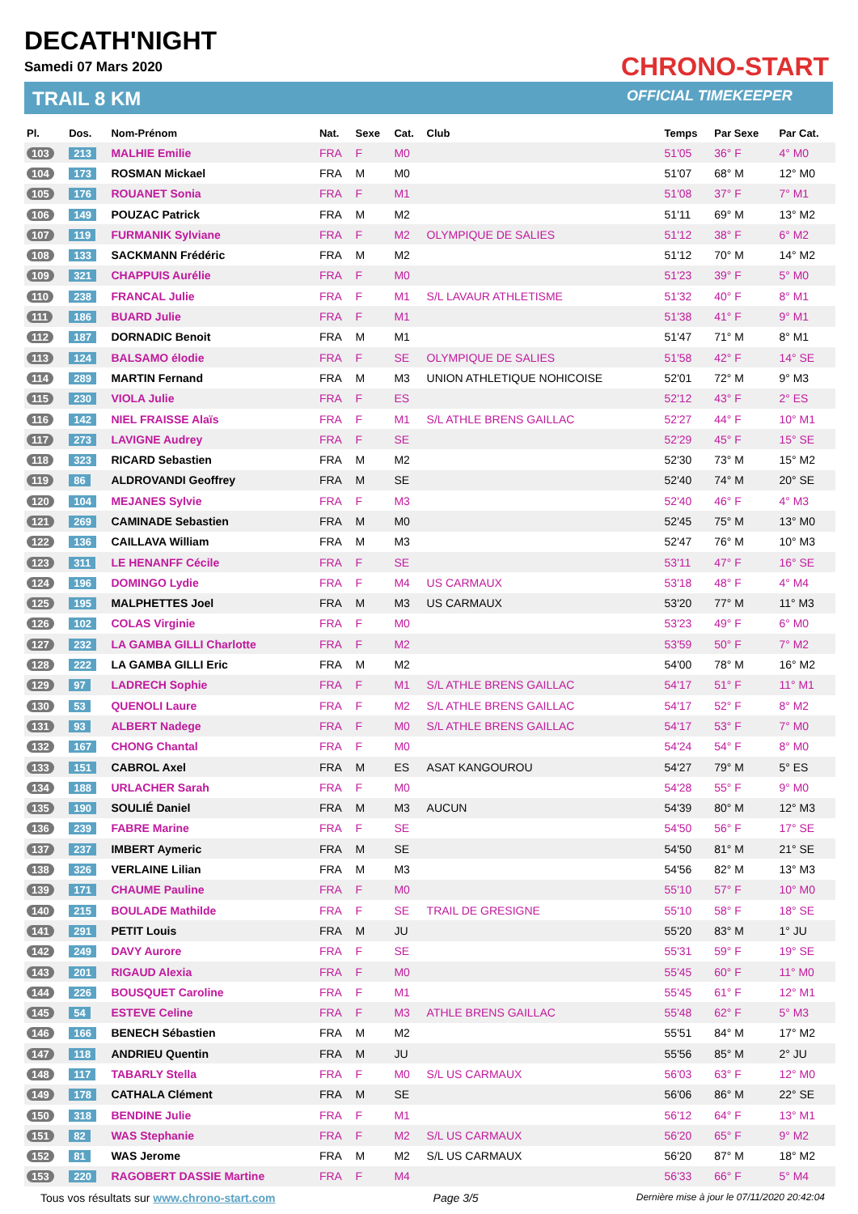DECATH'NIGHT
Samedi 07 Mars 2020
TRAIL 8 KM
CHRONO-START
OFFICIAL TIMEKEEPER
| Pl. | Dos. | Nom-Prénom | Nat. | Sexe | Cat. | Club | Temps | Par Sexe | Par Cat. |
| --- | --- | --- | --- | --- | --- | --- | --- | --- | --- |
| 103 | 213 | MALHIE Emilie | FRA | F | M0 | | 51'05 | 36° F | 4° M0 |
| 104 | 173 | ROSMAN Mickael | FRA | M | M0 | | 51'07 | 68° M | 12° M0 |
| 105 | 176 | ROUANET Sonia | FRA | F | M1 | | 51'08 | 37° F | 7° M1 |
| 106 | 149 | POUZAC Patrick | FRA | M | M2 | | 51'11 | 69° M | 13° M2 |
| 107 | 119 | FURMANIK Sylviane | FRA | F | M2 | OLYMPIQUE DE SALIES | 51'12 | 38° F | 6° M2 |
| 108 | 133 | SACKMANN Frédéric | FRA | M | M2 | | 51'12 | 70° M | 14° M2 |
| 109 | 321 | CHAPPUIS Aurélie | FRA | F | M0 | | 51'23 | 39° F | 5° M0 |
| 110 | 238 | FRANCAL Julie | FRA | F | M1 | S/L LAVAUR ATHLETISME | 51'32 | 40° F | 8° M1 |
| 111 | 186 | BUARD Julie | FRA | F | M1 | | 51'38 | 41° F | 9° M1 |
| 112 | 187 | DORNADIC Benoit | FRA | M | M1 | | 51'47 | 71° M | 8° M1 |
| 113 | 124 | BALSAMO élodie | FRA | F | SE | OLYMPIQUE DE SALIES | 51'58 | 42° F | 14° SE |
| 114 | 289 | MARTIN Fernand | FRA | M | M3 | UNION ATHLETIQUE NOHICOISE | 52'01 | 72° M | 9° M3 |
| 115 | 230 | VIOLA Julie | FRA | F | ES | | 52'12 | 43° F | 2° ES |
| 116 | 142 | NIEL FRAISSE Alaïs | FRA | F | M1 | S/L ATHLE BRENS GAILLAC | 52'27 | 44° F | 10° M1 |
| 117 | 273 | LAVIGNE Audrey | FRA | F | SE | | 52'29 | 45° F | 15° SE |
| 118 | 323 | RICARD Sebastien | FRA | M | M2 | | 52'30 | 73° M | 15° M2 |
| 119 | 86 | ALDROVANDI Geoffrey | FRA | M | SE | | 52'40 | 74° M | 20° SE |
| 120 | 104 | MEJANES Sylvie | FRA | F | M3 | | 52'40 | 46° F | 4° M3 |
| 121 | 269 | CAMINADE Sebastien | FRA | M | M0 | | 52'45 | 75° M | 13° M0 |
| 122 | 136 | CAILLAVA William | FRA | M | M3 | | 52'47 | 76° M | 10° M3 |
| 123 | 311 | LE HENANFF Cécile | FRA | F | SE | | 53'11 | 47° F | 16° SE |
| 124 | 196 | DOMINGO Lydie | FRA | F | M4 | US CARMAUX | 53'18 | 48° F | 4° M4 |
| 125 | 195 | MALPHETTES Joel | FRA | M | M3 | US CARMAUX | 53'20 | 77° M | 11° M3 |
| 126 | 102 | COLAS Virginie | FRA | F | M0 | | 53'23 | 49° F | 6° M0 |
| 127 | 232 | LA GAMBA GILLI Charlotte | FRA | F | M2 | | 53'59 | 50° F | 7° M2 |
| 128 | 222 | LA GAMBA GILLI Eric | FRA | M | M2 | | 54'00 | 78° M | 16° M2 |
| 129 | 97 | LADRECH Sophie | FRA | F | M1 | S/L ATHLE BRENS GAILLAC | 54'17 | 51° F | 11° M1 |
| 130 | 53 | QUENOLI Laure | FRA | F | M2 | S/L ATHLE BRENS GAILLAC | 54'17 | 52° F | 8° M2 |
| 131 | 93 | ALBERT Nadege | FRA | F | M0 | S/L ATHLE BRENS GAILLAC | 54'17 | 53° F | 7° M0 |
| 132 | 167 | CHONG Chantal | FRA | F | M0 | | 54'24 | 54° F | 8° M0 |
| 133 | 151 | CABROL Axel | FRA | M | ES | ASAT KANGOUROU | 54'27 | 79° M | 5° ES |
| 134 | 188 | URLACHER Sarah | FRA | F | M0 | | 54'28 | 55° F | 9° M0 |
| 135 | 190 | SOULIÉ Daniel | FRA | M | M3 | AUCUN | 54'39 | 80° M | 12° M3 |
| 136 | 239 | FABRE Marine | FRA | F | SE | | 54'50 | 56° F | 17° SE |
| 137 | 237 | IMBERT Aymeric | FRA | M | SE | | 54'50 | 81° M | 21° SE |
| 138 | 326 | VERLAINE Lilian | FRA | M | M3 | | 54'56 | 82° M | 13° M3 |
| 139 | 171 | CHAUME Pauline | FRA | F | M0 | | 55'10 | 57° F | 10° M0 |
| 140 | 215 | BOULADE Mathilde | FRA | F | SE | TRAIL DE GRESIGNE | 55'10 | 58° F | 18° SE |
| 141 | 291 | PETIT Louis | FRA | M | JU | | 55'20 | 83° M | 1° JU |
| 142 | 249 | DAVY Aurore | FRA | F | SE | | 55'31 | 59° F | 19° SE |
| 143 | 201 | RIGAUD Alexia | FRA | F | M0 | | 55'45 | 60° F | 11° M0 |
| 144 | 226 | BOUSQUET Caroline | FRA | F | M1 | | 55'45 | 61° F | 12° M1 |
| 145 | 54 | ESTEVE Celine | FRA | F | M3 | ATHLE BRENS GAILLAC | 55'48 | 62° F | 5° M3 |
| 146 | 166 | BENECH Sébastien | FRA | M | M2 | | 55'51 | 84° M | 17° M2 |
| 147 | 118 | ANDRIEU Quentin | FRA | M | JU | | 55'56 | 85° M | 2° JU |
| 148 | 117 | TABARLY Stella | FRA | F | M0 | S/L US CARMAUX | 56'03 | 63° F | 12° M0 |
| 149 | 178 | CATHALA Clément | FRA | M | SE | | 56'06 | 86° M | 22° SE |
| 150 | 318 | BENDINE Julie | FRA | F | M1 | | 56'12 | 64° F | 13° M1 |
| 151 | 82 | WAS Stephanie | FRA | F | M2 | S/L US CARMAUX | 56'20 | 65° F | 9° M2 |
| 152 | 81 | WAS Jerome | FRA | M | M2 | S/L US CARMAUX | 56'20 | 87° M | 18° M2 |
| 153 | 220 | RAGOBERT DASSIE Martine | FRA | F | M4 | | 56'33 | 66° F | 5° M4 |
Tous vos résultats sur www.chrono-start.com Page 3/5 Dernière mise à jour le 07/11/2020 20:42:04